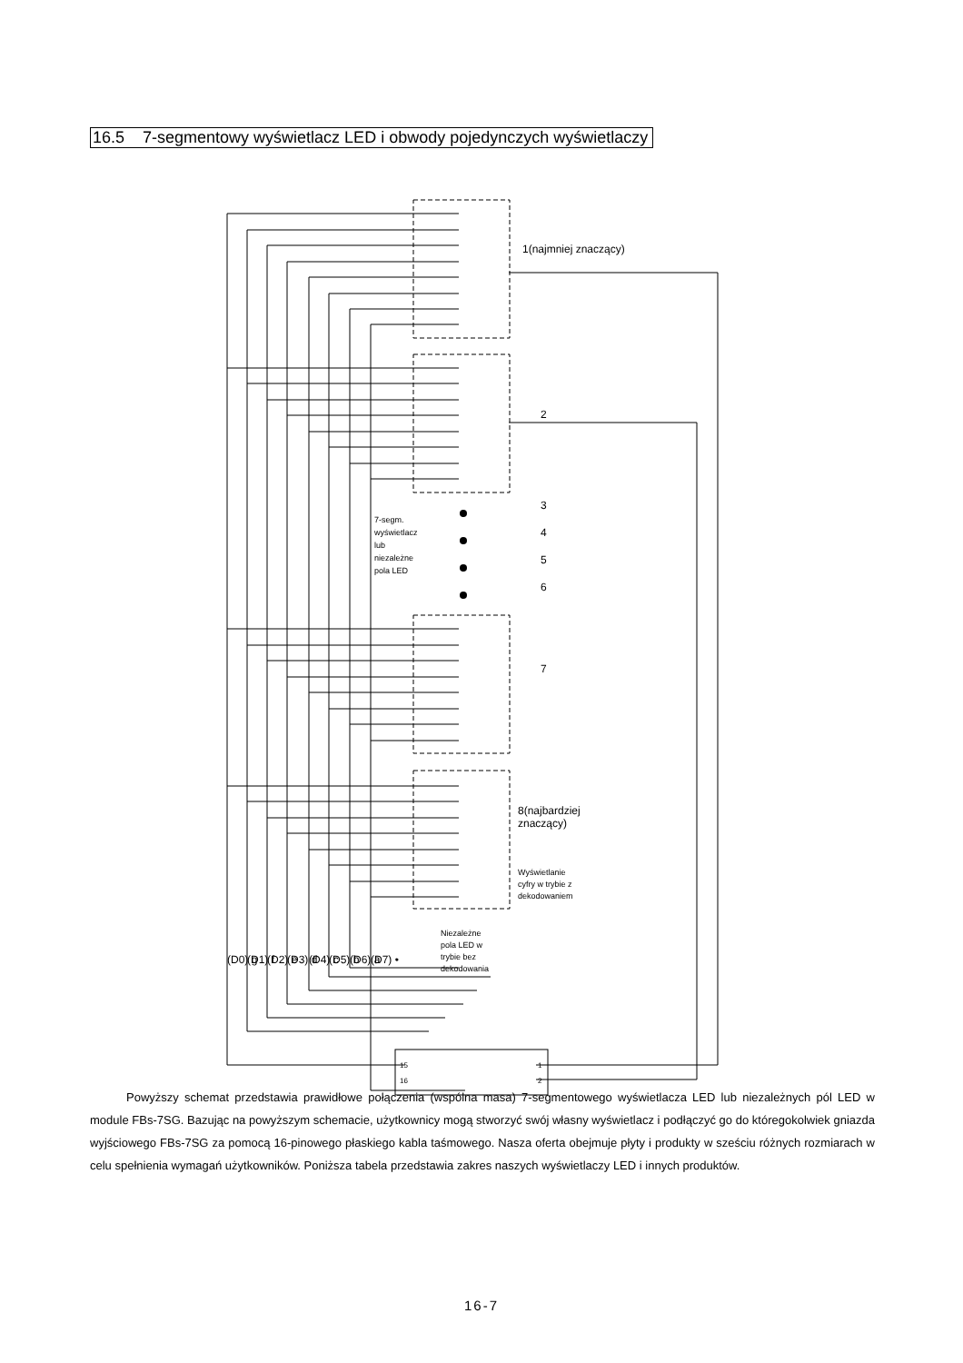16.5 7-segmentowy wyświetlacz LED i obwody pojedynczych wyświetlaczy
1(najmniej znaczący)
8(najbardziej
znaczący)
Wyświetlanie
cyfry w trybie z
dekodowaniem
Niezależne
pola LED w
trybie bez
dekodowania
7-segm.
wyświetlacz
lub
niezależne
pola LED
2
3
4
5
6
7
(D0) g
(D1) f
(D2) e
(D3) d
(D4) c
(D5) b
(D6) a
(D7) •
15
16
1
2
Powyższy schemat przedstawia prawidłowe połączenia (wspólna masa) 7-segmentowego wyświetlacza LED lub niezależnych pól LED w module FBs-7SG. Bazując na powyższym schemacie, użytkownicy mogą stworzyć swój własny wyświetlacz i podłączyć go do któregokolwiek gniazda wyjściowego FBs-7SG za pomocą 16-pinowego płaskiego kabla taśmowego. Nasza oferta obejmuje płyty i produkty w sześciu różnych rozmiarach w celu spełnienia wymagań użytkowników. Poniższa tabela przedstawia zakres naszych wyświetlaczy LED i innych produktów.
16-7